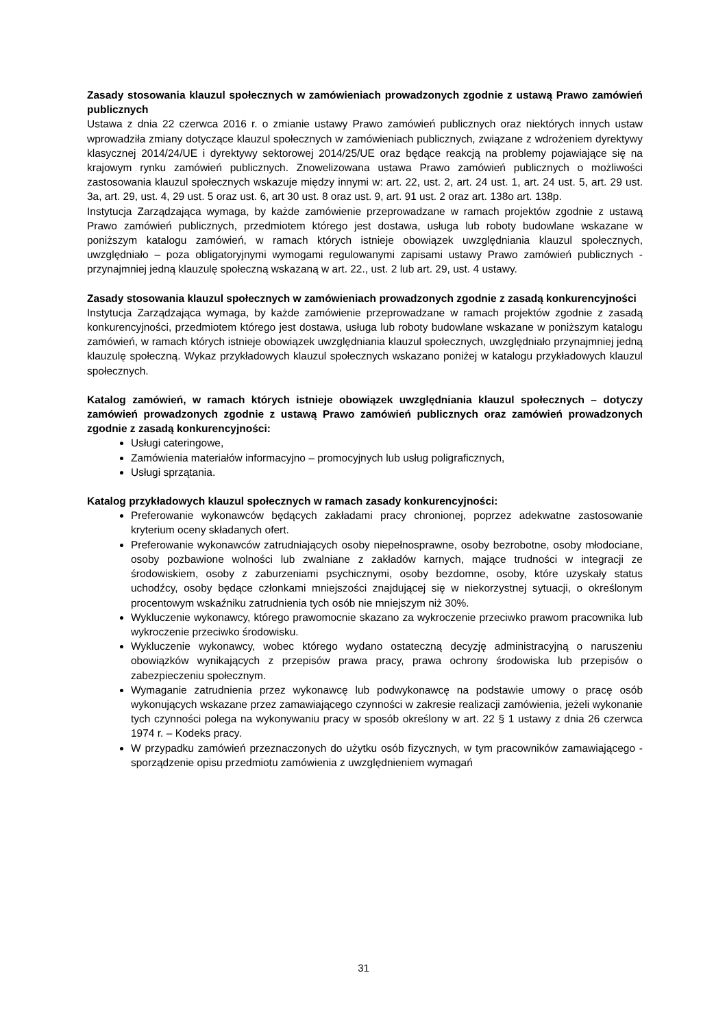Zasady stosowania klauzul społecznych w zamówieniach prowadzonych zgodnie z ustawą Prawo zamówień publicznych
Ustawa z dnia 22 czerwca 2016 r. o zmianie ustawy Prawo zamówień publicznych oraz niektórych innych ustaw wprowadziła zmiany dotyczące klauzul społecznych w zamówieniach publicznych, związane z wdrożeniem dyrektywy klasycznej 2014/24/UE i dyrektywy sektorowej 2014/25/UE oraz będące reakcją na problemy pojawiające się na krajowym rynku zamówień publicznych. Znowelizowana ustawa Prawo zamówień publicznych o możliwości zastosowania klauzul społecznych wskazuje między innymi w: art. 22, ust. 2, art. 24 ust. 1, art. 24 ust. 5, art. 29 ust. 3a, art. 29, ust. 4, 29 ust. 5 oraz ust. 6, art 30 ust. 8 oraz ust. 9, art. 91 ust. 2 oraz art. 138o art. 138p.
Instytucja Zarządzająca wymaga, by każde zamówienie przeprowadzane w ramach projektów zgodnie z ustawą Prawo zamówień publicznych, przedmiotem którego jest dostawa, usługa lub roboty budowlane wskazane w poniższym katalogu zamówień, w ramach których istnieje obowiązek uwzględniania klauzul społecznych, uwzględniało – poza obligatoryjnymi wymogami regulowanymi zapisami ustawy Prawo zamówień publicznych - przynajmniej jedną klauzulę społeczną wskazaną w art. 22., ust. 2 lub art. 29, ust. 4 ustawy.
Zasady stosowania klauzul społecznych w zamówieniach prowadzonych zgodnie z zasadą konkurencyjności
Instytucja Zarządzająca wymaga, by każde zamówienie przeprowadzane w ramach projektów zgodnie z zasadą konkurencyjności, przedmiotem którego jest dostawa, usługa lub roboty budowlane wskazane w poniższym katalogu zamówień, w ramach których istnieje obowiązek uwzględniania klauzul społecznych, uwzględniało przynajmniej jedną klauzulę społeczną. Wykaz przykładowych klauzul społecznych wskazano poniżej w katalogu przykładowych klauzul społecznych.
Katalog zamówień, w ramach których istnieje obowiązek uwzględniania klauzul społecznych – dotyczy zamówień prowadzonych zgodnie z ustawą Prawo zamówień publicznych oraz zamówień prowadzonych zgodnie z zasadą konkurencyjności:
Usługi cateringowe,
Zamówienia materiałów informacyjno – promocyjnych lub usług poligraficznych,
Usługi sprzątania.
Katalog przykładowych klauzul społecznych w ramach zasady konkurencyjności:
Preferowanie wykonawców będących zakładami pracy chronionej, poprzez adekwatne zastosowanie kryterium oceny składanych ofert.
Preferowanie wykonawców zatrudniających osoby niepełnosprawne, osoby bezrobotne, osoby młodociane, osoby pozbawione wolności lub zwalniane z zakładów karnych, mające trudności w integracji ze środowiskiem, osoby z zaburzeniami psychicznymi, osoby bezdomne, osoby, które uzyskały status uchodźcy, osoby będące członkami mniejszości znajdującej się w niekorzystnej sytuacji, o określonym procentowym wskaźniku zatrudnienia tych osób nie mniejszym niż 30%.
Wykluczenie wykonawcy, którego prawomocnie skazano za wykroczenie przeciwko prawom pracownika lub wykroczenie przeciwko środowisku.
Wykluczenie wykonawcy, wobec którego wydano ostateczną decyzję administracyjną o naruszeniu obowiązków wynikających z przepisów prawa pracy, prawa ochrony środowiska lub przepisów o zabezpieczeniu społecznym.
Wymaganie zatrudnienia przez wykonawcę lub podwykonawcę na podstawie umowy o pracę osób wykonujących wskazane przez zamawiającego czynności w zakresie realizacji zamówienia, jeżeli wykonanie tych czynności polega na wykonywaniu pracy w sposób określony w art. 22 § 1 ustawy z dnia 26 czerwca 1974 r. – Kodeks pracy.
W przypadku zamówień przeznaczonych do użytku osób fizycznych, w tym pracowników zamawiającego - sporządzenie opisu przedmiotu zamówienia z uwzględnieniem wymagań
31